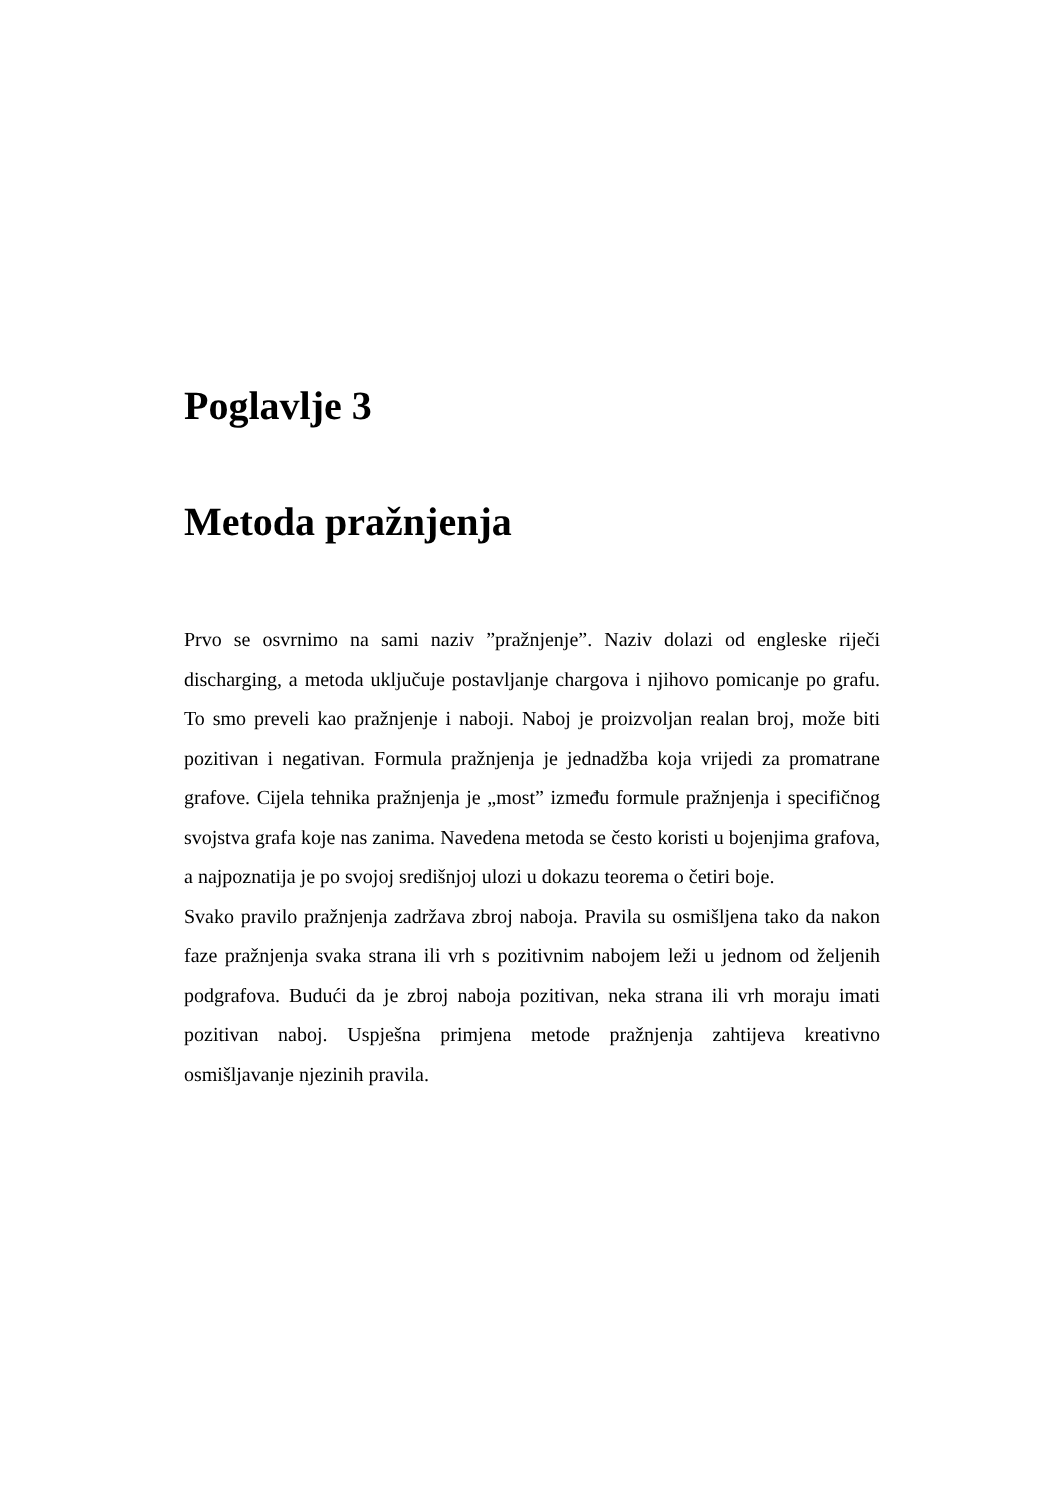Poglavlje 3
Metoda pražnjenja
Prvo se osvrnimo na sami naziv ”pražnjenje”. Naziv dolazi od engleske riječi discharging, a metoda uključuje postavljanje chargova i njihovo pomicanje po grafu. To smo preveli kao pražnjenje i naboji. Naboj je proizvoljan realan broj, može biti pozitivan i negativan. Formula pražnjenja je jednadžba koja vrijedi za promatrane grafove. Cijela tehnika pražnjenja je „most” između formule pražnjenja i specifičnog svojstva grafa koje nas zanima. Navedena metoda se često koristi u bojenjima grafova, a najpoznatija je po svojoj središnjoj ulozi u dokazu teorema o četiri boje.
Svako pravilo pražnjenja zadržava zbroj naboja. Pravila su osmišljena tako da nakon faze pražnjenja svaka strana ili vrh s pozitivnim nabojem leži u jednom od željenih podgrafova. Budući da je zbroj naboja pozitivan, neka strana ili vrh moraju imati pozitivan naboj. Uspješna primjena metode pražnjenja zahtijeva kreativno osmišljavanje njezinih pravila.